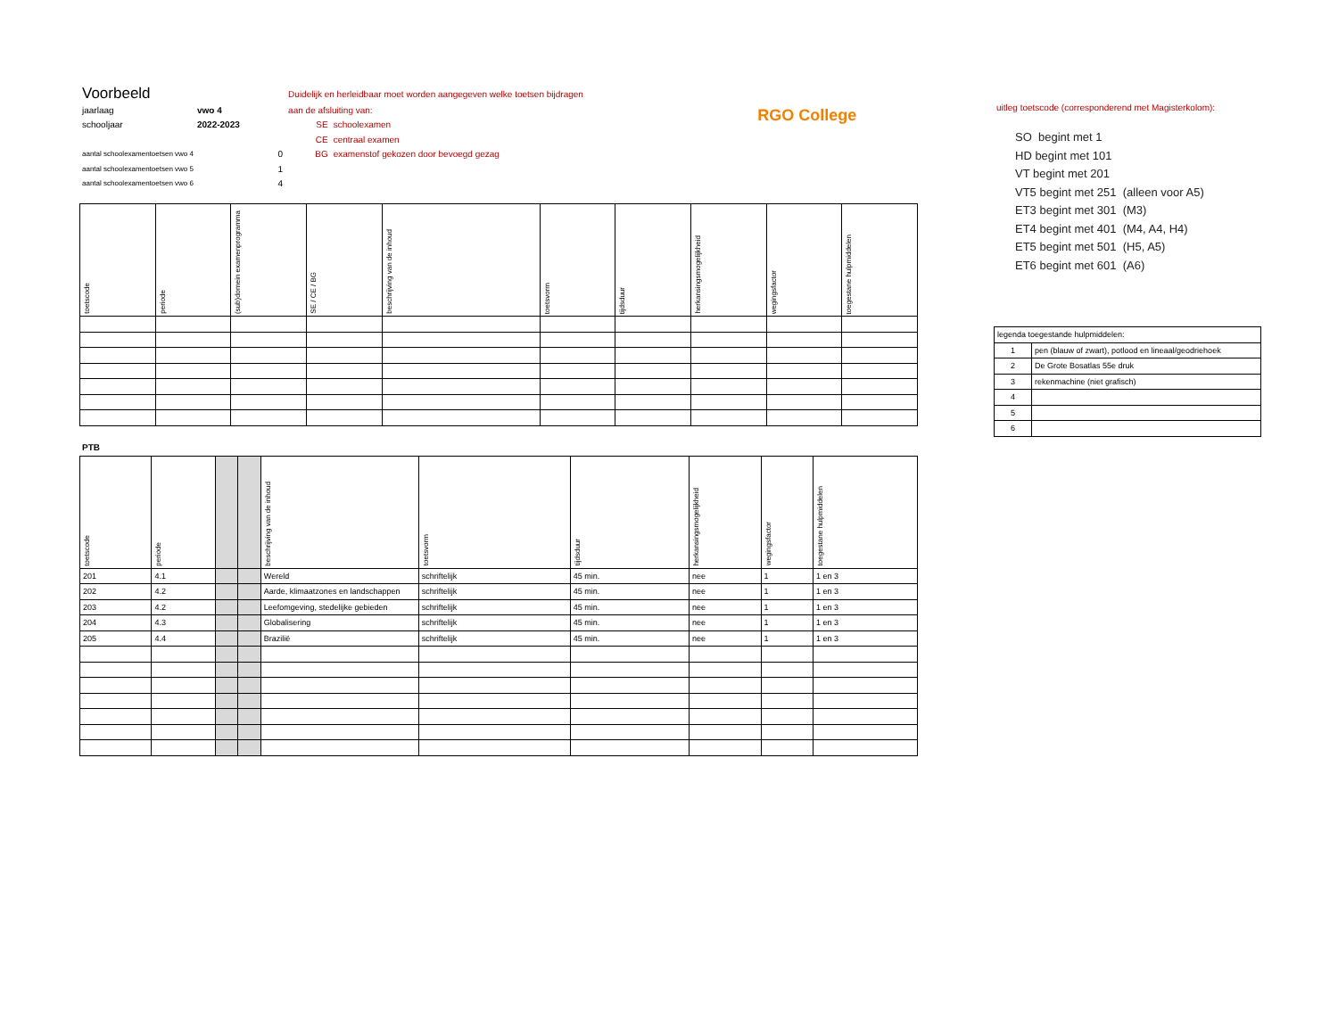| Voorbeeld | | | Duidelijk en herleidbaar moet worden aangegeven welke toetsen bijdragen | | RGO College |
| jaarlaag | vwo 4 | | aan de afsluiting van: | | |
| schooljaar | 2022-2023 | | SE | schoolexamen | |
| | | | CE | centraal examen | |
| aantal schoolexamentoetsen vwo 4 | | 0 | BG | examenstof gekozen door bevoegd gezag | |
| aantal schoolexamentoetsen vwo 5 | | 1 | | | |
| aantal schoolexamentoetsen vwo 6 | | 4 | | | |
| toetscode | periode | (sub)domein examenprogramma | SE / CE / BG | beschrijving van de inhoud | toetsvorm | tijdsduur | herkansingsmogelijkheid | wegingsfactor | toegestane hulpmiddelen |
| --- | --- | --- | --- | --- | --- | --- | --- | --- | --- |
PTB
| toetscode | periode | | | beschrijving van de inhoud | toetsvorm | tijdsduur | herkansingsmogelijkheid | wegingsfactor | toegestane hulpmiddelen |
| --- | --- | --- | --- | --- | --- | --- | --- | --- | --- |
| 201 | 4.1 | | | Wereld | schriftelijk | 45 min. | nee | 1 | 1 en 3 |
| 202 | 4.2 | | | Aarde, klimaatzones en landschappen | schriftelijk | 45 min. | nee | 1 | 1 en 3 |
| 203 | 4.2 | | | Leefomgeving, stedelijke gebieden | schriftelijk | 45 min. | nee | 1 | 1 en 3 |
| 204 | 4.3 | | | Globalisering | schriftelijk | 45 min. | nee | 1 | 1 en 3 |
| 205 | 4.4 | | | Brazilië | schriftelijk | 45 min. | nee | 1 | 1 en 3 |
uitleg toetscode (corresponderend met Magisterkolom):
SO begint met 1
HD begint met 101
VT begint met 201
VT5 begint met 251 (alleen voor A5)
ET3 begint met 301 (M3)
ET4 begint met 401 (M4, A4, H4)
ET5 begint met 501 (H5, A5)
ET6 begint met 601 (A6)
| legenda toegestande hulpmiddelen: | |
| 1 | pen (blauw of zwart), potlood en lineaal/geodriehoek |
| 2 | De Grote Bosatlas 55e druk |
| 3 | rekenmachine (niet grafisch) |
| 4 | |
| 5 | |
| 6 | |